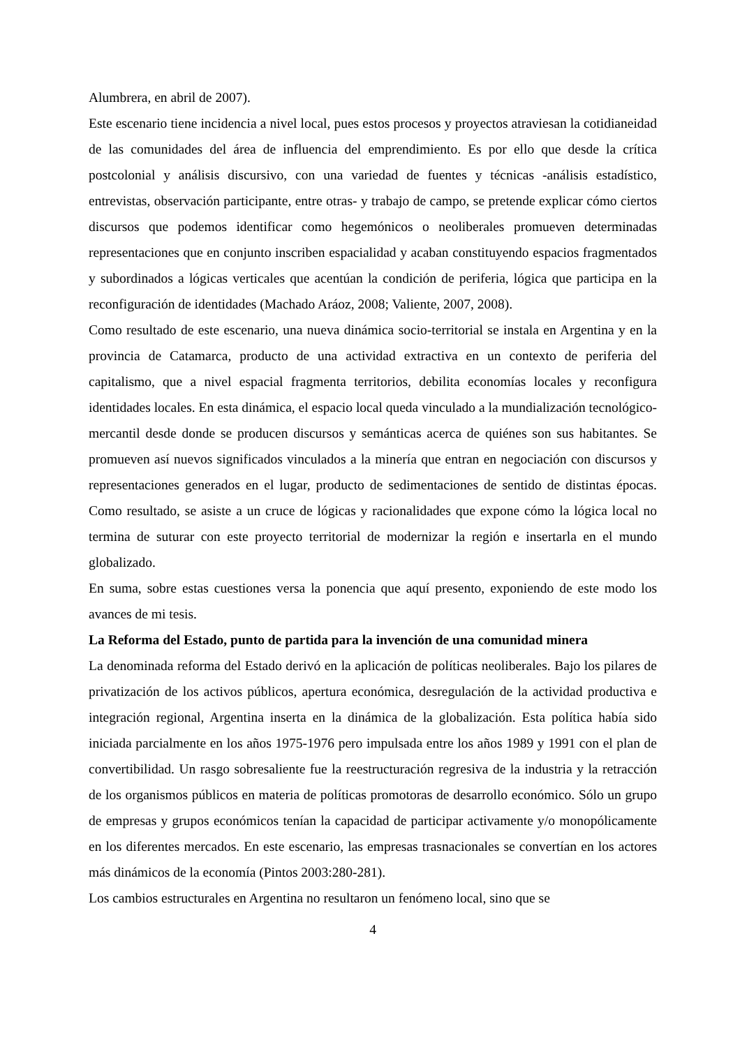Alumbrera, en abril de 2007).
Este escenario tiene incidencia a nivel local, pues estos procesos y proyectos atraviesan la cotidianeidad de las comunidades del área de influencia del emprendimiento. Es por ello que desde la crítica postcolonial y análisis discursivo, con una variedad de fuentes y técnicas -análisis estadístico, entrevistas, observación participante, entre otras- y trabajo de campo, se pretende explicar cómo ciertos discursos que podemos identificar como hegemónicos o neoliberales promueven determinadas representaciones que en conjunto inscriben espacialidad y acaban constituyendo espacios fragmentados y subordinados a lógicas verticales que acentúan la condición de periferia, lógica que participa en la reconfiguración de identidades (Machado Aráoz, 2008; Valiente, 2007, 2008).
Como resultado de este escenario, una nueva dinámica socio-territorial se instala en Argentina y en la provincia de Catamarca, producto de una actividad extractiva en un contexto de periferia del capitalismo, que a nivel espacial fragmenta territorios, debilita economías locales y reconfigura identidades locales. En esta dinámica, el espacio local queda vinculado a la mundialización tecnológico-mercantil desde donde se producen discursos y semánticas acerca de quiénes son sus habitantes. Se promueven así nuevos significados vinculados a la minería que entran en negociación con discursos y representaciones generados en el lugar, producto de sedimentaciones de sentido de distintas épocas. Como resultado, se asiste a un cruce de lógicas y racionalidades que expone cómo la lógica local no termina de suturar con este proyecto territorial de modernizar la región e insertarla en el mundo globalizado.
En suma, sobre estas cuestiones versa la ponencia que aquí presento, exponiendo de este modo los avances de mi tesis.
La Reforma del Estado, punto de partida para la invención de una comunidad minera
La denominada reforma del Estado derivó en la aplicación de políticas neoliberales. Bajo los pilares de privatización de los activos públicos, apertura económica, desregulación de la actividad productiva e integración regional, Argentina inserta en la dinámica de la globalización. Esta política había sido iniciada parcialmente en los años 1975-1976 pero impulsada entre los años 1989 y 1991 con el plan de convertibilidad. Un rasgo sobresaliente fue la reestructuración regresiva de la industria y la retracción de los organismos públicos en materia de políticas promotoras de desarrollo económico. Sólo un grupo de empresas y grupos económicos tenían la capacidad de participar activamente y/o monopólicamente en los diferentes mercados. En este escenario, las empresas trasnacionales se convertían en los actores más dinámicos de la economía (Pintos 2003:280-281).
Los cambios estructurales en Argentina no resultaron un fenómeno local, sino que se
4